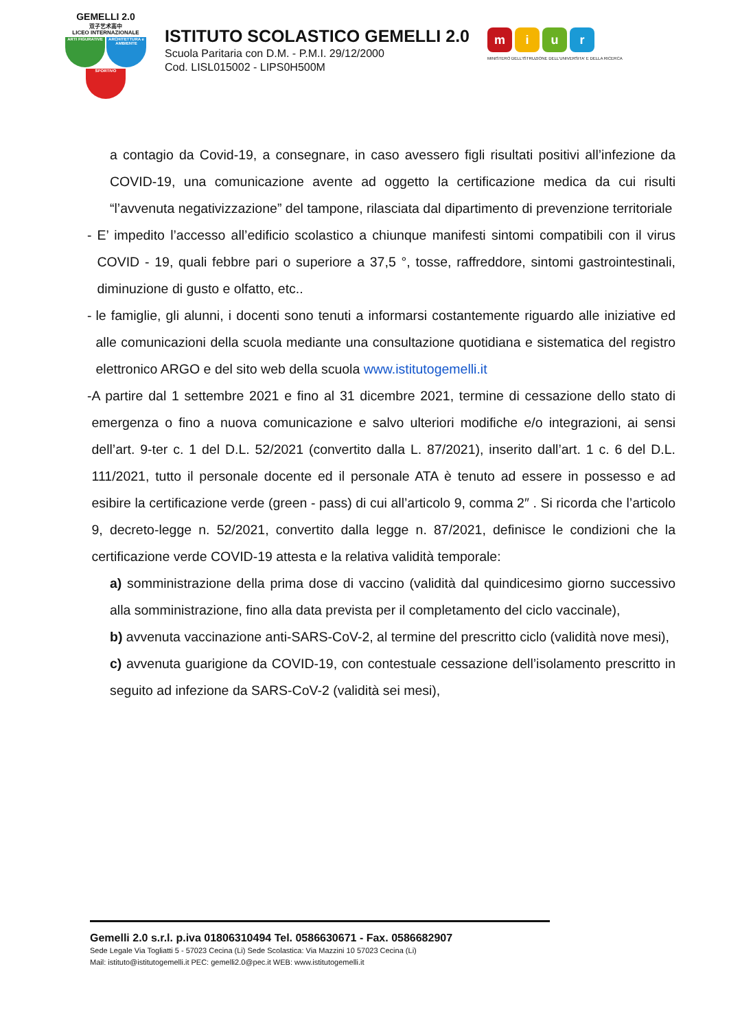GEMELLI 2.0
双子艺术高中
LICEO INTERNAZIONALE
ARTI FIGURATIVE
ARCHITETTURA e AMBIENTE
SPORTIVO
ISTITUTO SCOLASTICO GEMELLI 2.0
Scuola Paritaria con D.M. - P.M.I. 29/12/2000
Cod. LISL015002 - LIPS0H500M
miur
MINISTERO DELL'ISTRUZIONE DELL'UNIVERSITA' E DELLA RICERCA
a contagio da Covid-19, a consegnare, in caso avessero figli risultati positivi all’infezione da COVID-19, una comunicazione avente ad oggetto la certificazione medica da cui risulti “l’avvenuta negativizzazione” del tampone, rilasciata dal dipartimento di prevenzione territoriale
- E’ impedito l’accesso all’edificio scolastico a chiunque manifesti sintomi compatibili con il virus COVID - 19, quali febbre pari o superiore a 37,5 °, tosse, raffreddore, sintomi gastrointestinali, diminuzione di gusto e olfatto, etc..
- le famiglie, gli alunni, i docenti sono tenuti a informarsi costantemente riguardo alle iniziative ed alle comunicazioni della scuola mediante una consultazione quotidiana e sistematica del registro elettronico ARGO e del sito web della scuola www.istitutogemelli.it
- A partire dal 1 settembre 2021 e fino al 31 dicembre 2021, termine di cessazione dello stato di emergenza o fino a nuova comunicazione e salvo ulteriori modifiche e/o integrazioni, ai sensi dell’art. 9-ter c. 1 del D.L. 52/2021 (convertito dalla L. 87/2021), inserito dall’art. 1 c. 6 del D.L. 111/2021, tutto il personale docente ed il personale ATA è tenuto ad essere in possesso e ad esibire la certificazione verde (green - pass) di cui all’articolo 9, comma 2″ . Si ricorda che l’articolo 9, decreto-legge n. 52/2021, convertito dalla legge n. 87/2021, definisce le condizioni che la certificazione verde COVID-19 attesta e la relativa validità temporale:
a) somministrazione della prima dose di vaccino (validità dal quindicesimo giorno successivo alla somministrazione, fino alla data prevista per il completamento del ciclo vaccinale),
b) avvenuta vaccinazione anti-SARS-CoV-2, al termine del prescritto ciclo (validità nove mesi),
c) avvenuta guarigione da COVID-19, con contestuale cessazione dell’isolamento prescritto in seguito ad infezione da SARS-CoV-2 (validità sei mesi),
Gemelli 2.0 s.r.l. p.iva 01806310494 Tel. 0586630671 - Fax. 0586682907
Sede Legale Via Togliatti 5 - 57023 Cecina (Li) Sede Scolastica: Via Mazzini 10 57023 Cecina (Li)
Mail: istituto@istitutogemelli.it PEC: gemelli2.0@pec.it WEB: www.istitutogemelli.it